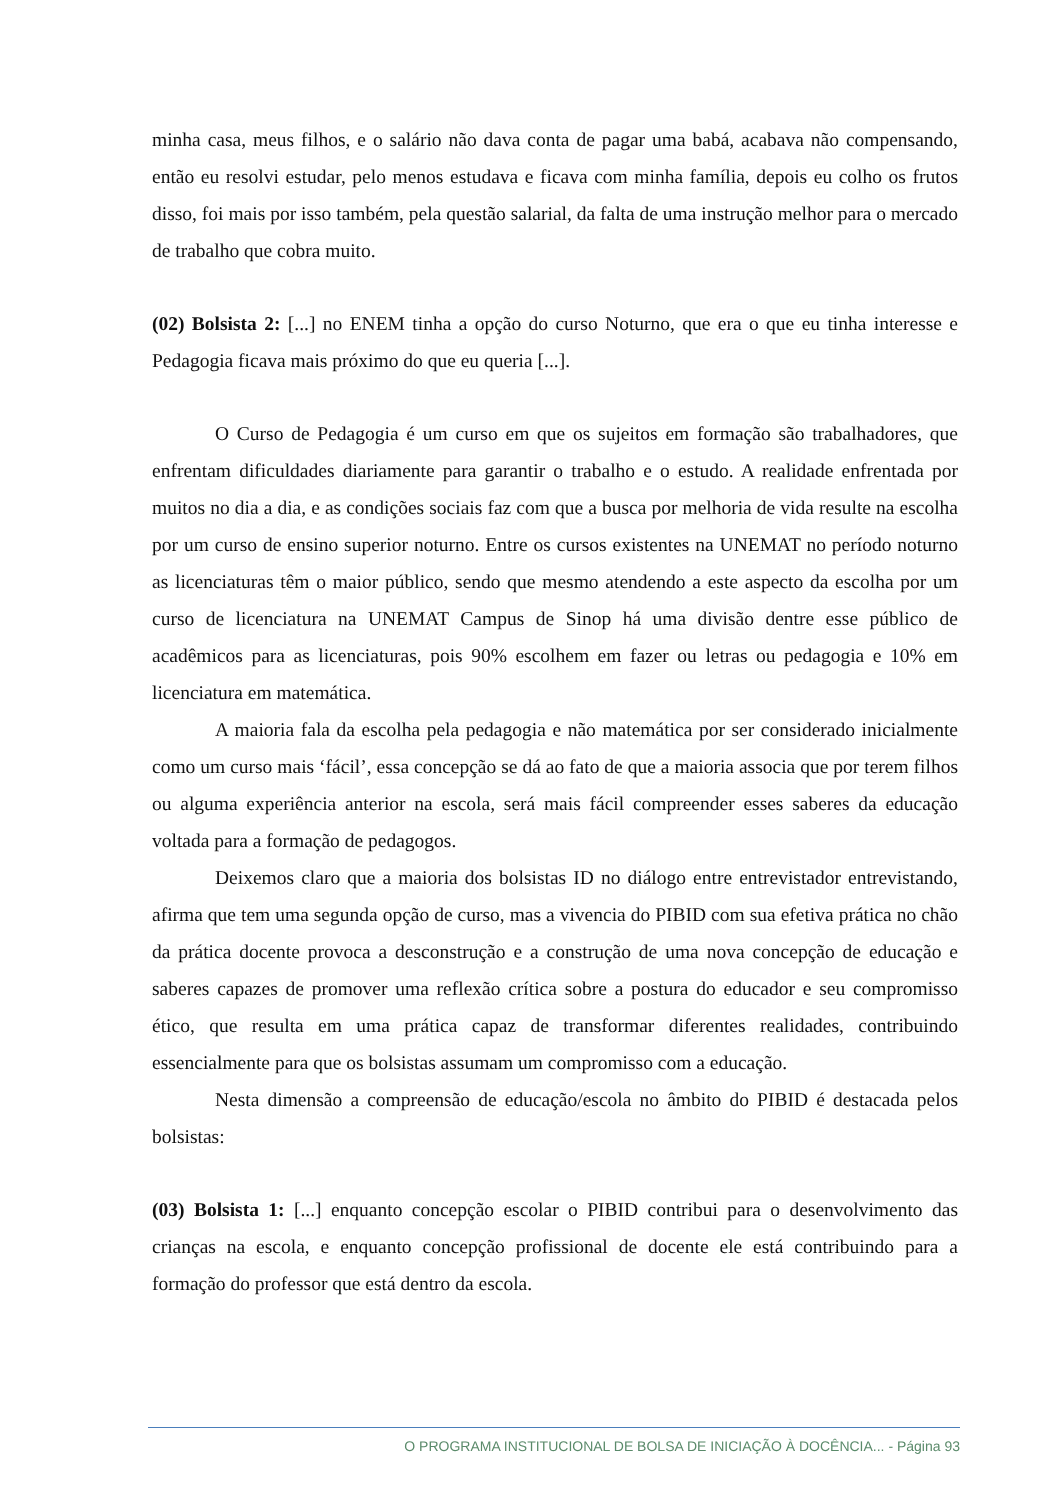minha casa, meus filhos, e o salário não dava conta de pagar uma babá, acabava não compensando, então eu resolvi estudar, pelo menos estudava e ficava com minha família, depois eu colho os frutos disso, foi mais por isso também, pela questão salarial, da falta de uma instrução melhor para o mercado de trabalho que cobra muito.
(02) Bolsista 2: [...] no ENEM tinha a opção do curso Noturno, que era o que eu tinha interesse e Pedagogia ficava mais próximo do que eu queria [...].
O Curso de Pedagogia é um curso em que os sujeitos em formação são trabalhadores, que enfrentam dificuldades diariamente para garantir o trabalho e o estudo. A realidade enfrentada por muitos no dia a dia, e as condições sociais faz com que a busca por melhoria de vida resulte na escolha por um curso de ensino superior noturno. Entre os cursos existentes na UNEMAT no período noturno as licenciaturas têm o maior público, sendo que mesmo atendendo a este aspecto da escolha por um curso de licenciatura na UNEMAT Campus de Sinop há uma divisão dentre esse público de acadêmicos para as licenciaturas, pois 90% escolhem em fazer ou letras ou pedagogia e 10% em licenciatura em matemática.
A maioria fala da escolha pela pedagogia e não matemática por ser considerado inicialmente como um curso mais ‘fácil’, essa concepção se dá ao fato de que a maioria associa que por terem filhos ou alguma experiência anterior na escola, será mais fácil compreender esses saberes da educação voltada para a formação de pedagogos.
Deixemos claro que a maioria dos bolsistas ID no diálogo entre entrevistador entrevistando, afirma que tem uma segunda opção de curso, mas a vivencia do PIBID com sua efetiva prática no chão da prática docente provoca a desconstrução e a construção de uma nova concepção de educação e saberes capazes de promover uma reflexão crítica sobre a postura do educador e seu compromisso ético, que resulta em uma prática capaz de transformar diferentes realidades, contribuindo essencialmente para que os bolsistas assumam um compromisso com a educação.
Nesta dimensão a compreensão de educação/escola no âmbito do PIBID é destacada pelos bolsistas:
(03) Bolsista 1: [...] enquanto concepção escolar o PIBID contribui para o desenvolvimento das crianças na escola, e enquanto concepção profissional de docente ele está contribuindo para a formação do professor que está dentro da escola.
O PROGRAMA INSTITUCIONAL DE BOLSA DE INICIAÇÃO À DOCÊNCIA... - Página 93